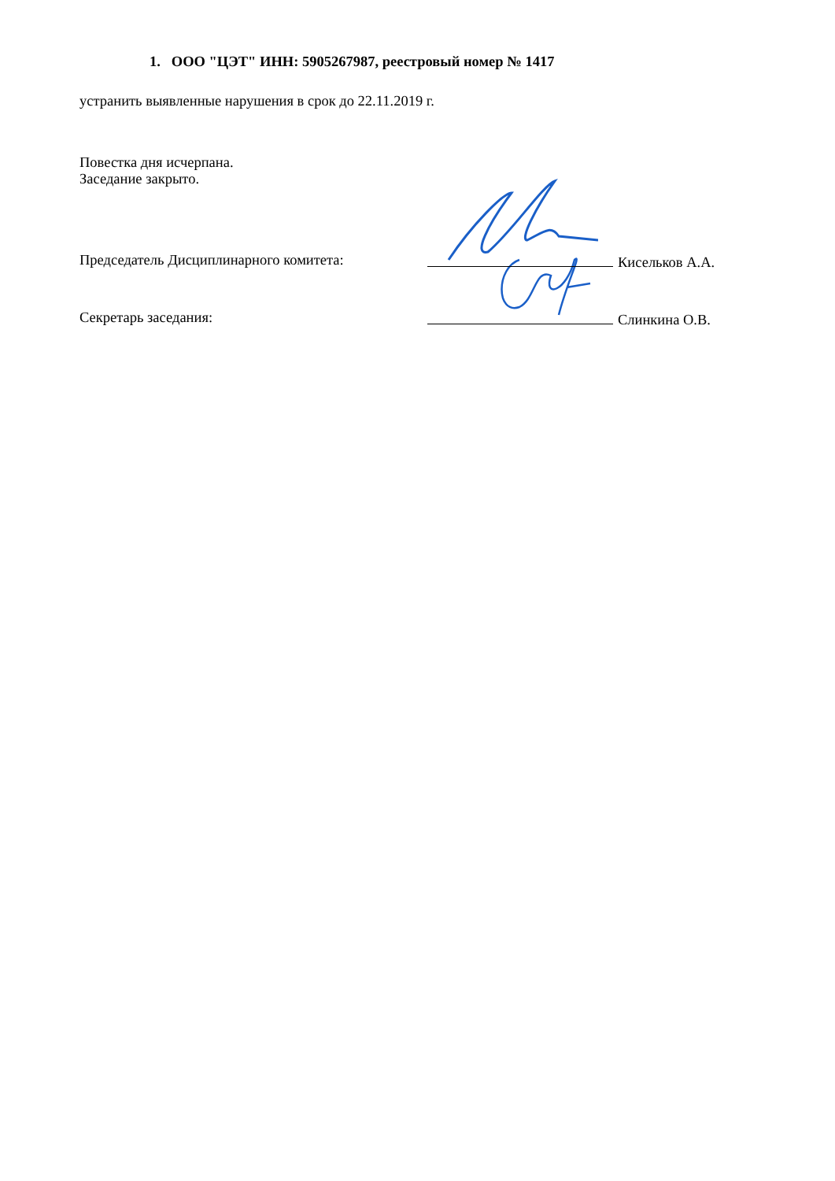1. ООО "ЦЭТ" ИНН: 5905267987, реестровый номер № 1417
устранить выявленные нарушения в срок до 22.11.2019 г.
Повестка дня исчерпана.
Заседание закрыто.
Председатель Дисциплинарного комитета: Кисельков А.А.
Секретарь заседания: Слинкина О.В.